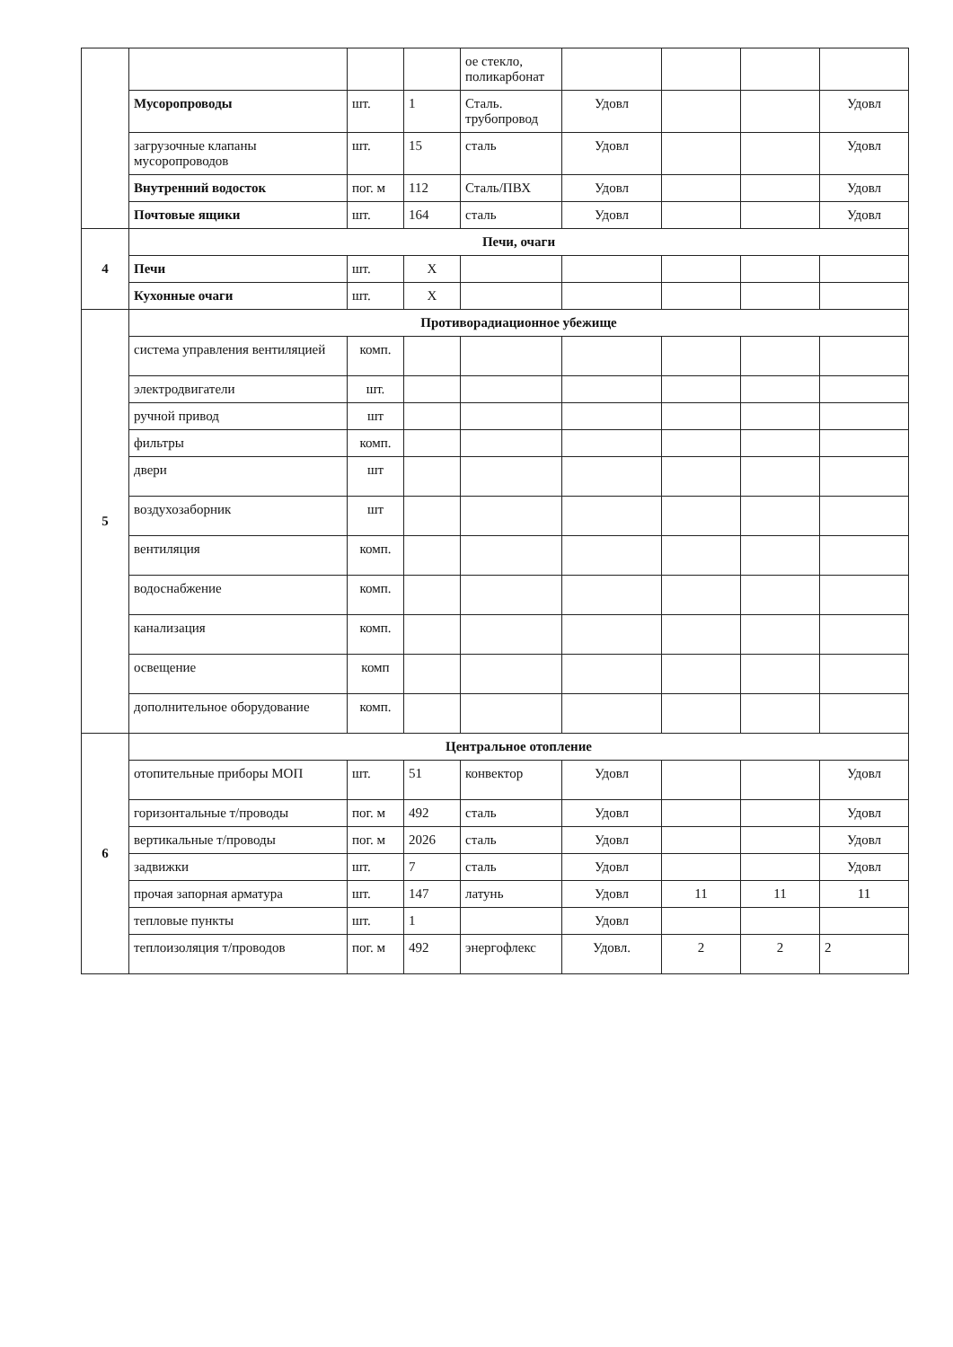| | | | | ое стекло, поликарбонат | | | | |
| | Мусоропроводы | шт. | 1 | Сталь. трубопровод | Удовл | | | Удовл |
| | загрузочные клапаны мусоропроводов | шт. | 15 | сталь | Удовл | | | Удовл |
| | Внутренний водосток | пог. м | 112 | Сталь/ПВХ | Удовл | | | Удовл |
| | Почтовые ящики | шт. | 164 | сталь | Удовл | | | Удовл |
| 4 | Печи, очаги | | | | | | | |
| | Печи | шт. | Х | | | | | |
| | Кухонные очаги | шт. | Х | | | | | |
| 5 | Противорадиационное убежище | | | | | | | |
| | система управления вентиляцией | комп. | | | | | | |
| | электродвигатели | шт. | | | | | | |
| | ручной привод | шт | | | | | | |
| | фильтры | комп. | | | | | | |
| | двери | шт | | | | | | |
| | воздухозаборник | шт | | | | | | |
| | вентиляция | комп. | | | | | | |
| | водоснабжение | комп. | | | | | | |
| | канализация | комп. | | | | | | |
| | освещение | комп | | | | | | |
| | дополнительное оборудование | комп. | | | | | | |
| 6 | Центральное отопление | | | | | | | |
| | отопительные приборы МОП | шт. | 51 | конвектор | Удовл | | | Удовл |
| | горизонтальные т/проводы | пог. м | 492 | сталь | Удовл | | | Удовл |
| | вертикальные т/проводы | пог. м | 2026 | сталь | Удовл | | | Удовл |
| | задвижки | шт. | 7 | сталь | Удовл | | | Удовл |
| | прочая запорная арматура | шт. | 147 | латунь | Удовл | 11 | 11 | 11 |
| | тепловые пункты | шт. | 1 | | Удовл | | | |
| | теплоизоляция т/проводов | пог. м | 492 | энергофлекс | Удовл. | 2 | 2 | 2 |